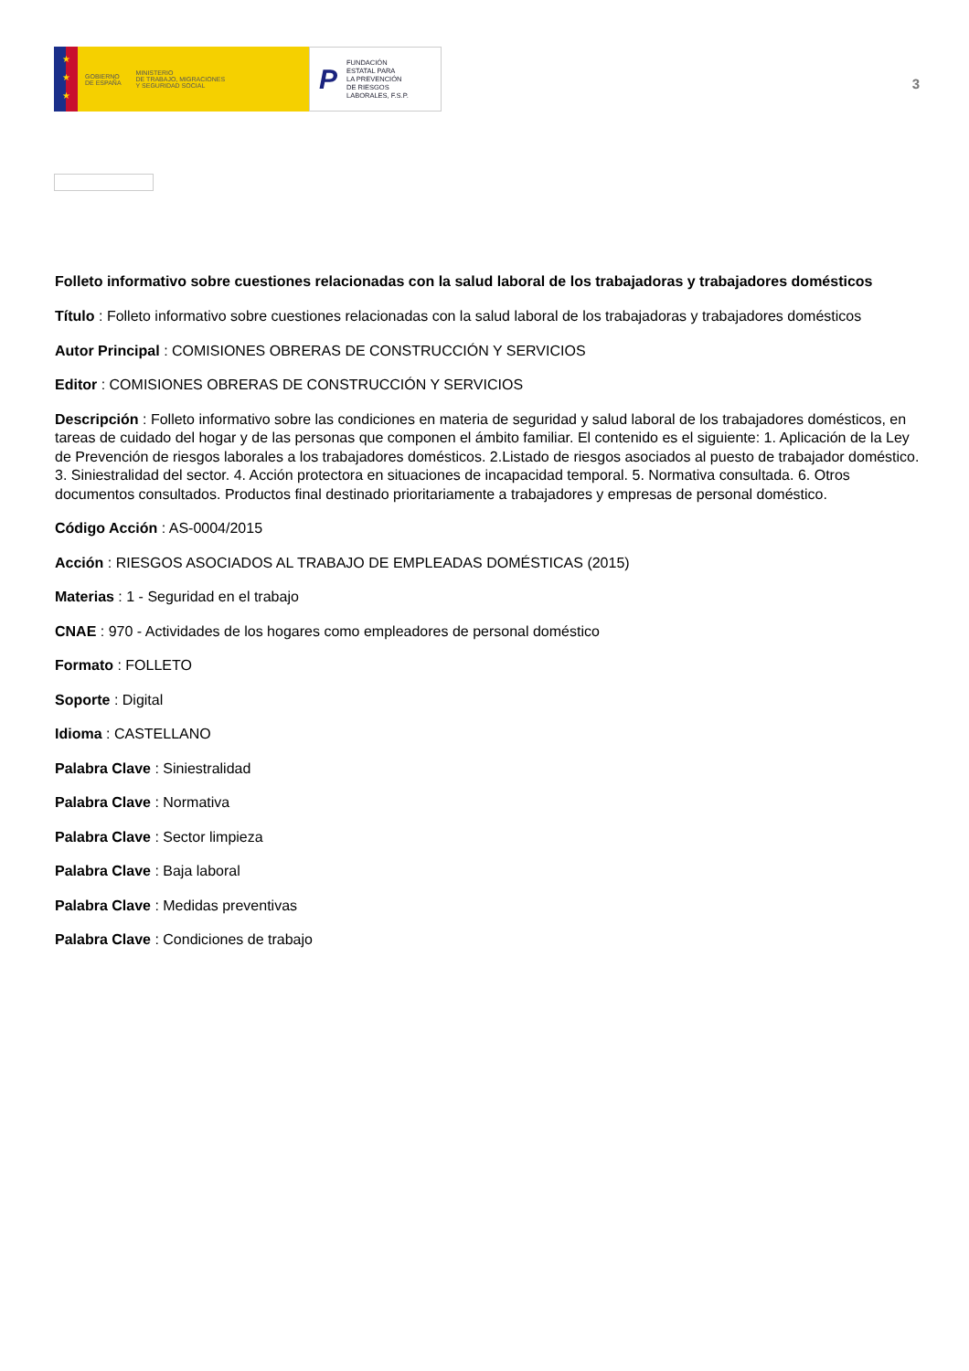★
★
★
GOBIERNO
DE ESPAÑA
MINISTERIO
DE TRABAJO, MIGRACIONES
Y SEGURIDAD SOCIAL
P FUNDACIÓN
ESTATAL PARA
LA PREVENCIÓN
DE RIESGOS
LABORALES, F.S.P.
3
Folleto informativo sobre cuestiones relacionadas con la salud laboral de los trabajadoras y trabajadores domésticos
Título : Folleto informativo sobre cuestiones relacionadas con la salud laboral de los trabajadoras y trabajadores domésticos
Autor Principal : COMISIONES OBRERAS DE CONSTRUCCIÓN Y SERVICIOS
Editor : COMISIONES OBRERAS DE CONSTRUCCIÓN Y SERVICIOS
Descripción : Folleto informativo sobre las condiciones en materia de seguridad y salud laboral de los trabajadores domésticos, en tareas de cuidado del hogar y de las personas que componen el ámbito familiar. El contenido es el siguiente: 1. Aplicación de la Ley de Prevención de riesgos laborales a los trabajadores domésticos. 2.Listado de riesgos asociados al puesto de trabajador doméstico. 3. Siniestralidad del sector. 4. Acción protectora en situaciones de incapacidad temporal. 5. Normativa consultada. 6. Otros documentos consultados. Productos final destinado prioritariamente a trabajadores y empresas de personal doméstico.
Código Acción : AS-0004/2015
Acción : RIESGOS ASOCIADOS AL TRABAJO DE EMPLEADAS DOMÉSTICAS (2015)
Materias : 1 - Seguridad en el trabajo
CNAE : 970 - Actividades de los hogares como empleadores de personal doméstico
Formato : FOLLETO
Soporte : Digital
Idioma : CASTELLANO
Palabra Clave : Siniestralidad
Palabra Clave : Normativa
Palabra Clave : Sector limpieza
Palabra Clave : Baja laboral
Palabra Clave : Medidas preventivas
Palabra Clave : Condiciones de trabajo